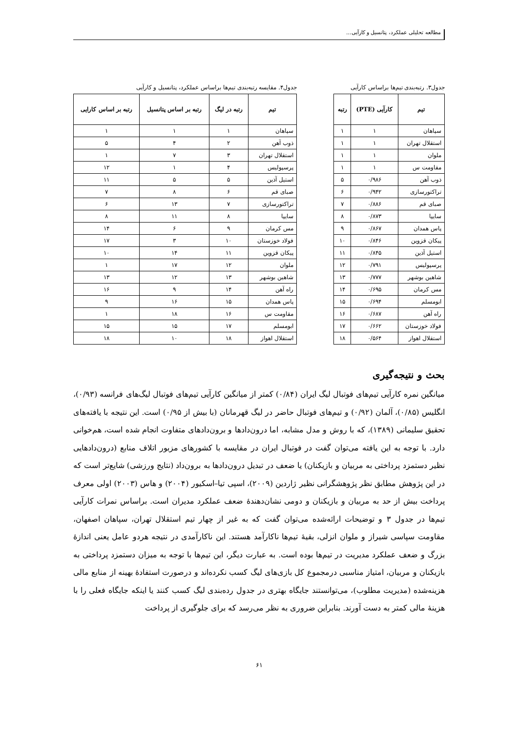مطالعه تحلیلی عملکرد، پتانسیل و کارآیی...
جدول۳. رتبه‌بندی تیم‌ها براساس کارآیی
| تیم | کارآیی (PTE) | رتبه |
| --- | --- | --- |
| سپاهان | ۱ | ۱ |
| استقلال تهران | ۱ | ۱ |
| ملوان | ۱ | ۱ |
| مقاومت س | ۱ | ۱ |
| ذوب آهن | ۰/۹۸۶ | ۵ |
| تراکتورسازی | ۰/۹۴۲ | ۶ |
| صبای قم | ۰/۸۸۶ | ۷ |
| سایپا | ۰/۸۷۳ | ۸ |
| پاس همدان | ۰/۸۶۷ | ۹ |
| پیکان قزوین | ۰/۸۴۶ | ۱۰ |
| استیل آذین | ۰/۸۴۵ | ۱۱ |
| پرسپولیس | ۰/۷۹۱ | ۱۲ |
| شاهین بوشهر | ۰/۷۷۷ | ۱۳ |
| مس کرمان | ۰/۶۹۵ | ۱۴ |
| ابومسلم | ۰/۶۹۴ | ۱۵ |
| راه آهن | ۰/۶۸۷ | ۱۶ |
| فولاد خوزستان | ۰/۶۶۲ | ۱۷ |
| استقلال اهواز | ۰/۵۶۴ | ۱۸ |
جدول۴. مقایسه رتبه‌بندی تیم‌ها براساس عملکرد، پتانسیل و کارآیی
| تیم | رتبه در لیگ | رتبه بر اساس پتانسیل | رتبه بر اساس کارایی |
| --- | --- | --- | --- |
| سپاهان | ۱ | ۱ | ۱ |
| ذوب آهن | ۲ | ۴ | ۵ |
| استقلال تهران | ۳ | ۷ | ۱ |
| پرسپولیس | ۴ | ۱ | ۱۲ |
| استیل آذین | ۵ | ۵ | ۱۱ |
| صبای قم | ۶ | ۸ | ۷ |
| تراکتورسازی | ۷ | ۱۳ | ۶ |
| سایپا | ۸ | ۱۱ | ۸ |
| مس کرمان | ۹ | ۶ | ۱۴ |
| فولاد خوزستان | ۱۰ | ۳ | ۱۷ |
| پیکان قزوین | ۱۱ | ۱۴ | ۱۰ |
| ملوان | ۱۲ | ۱۷ | ۱ |
| شاهین بوشهر | ۱۳ | ۱۲ | ۱۳ |
| راه آهن | ۱۴ | ۹ | ۱۶ |
| پاس همدان | ۱۵ | ۱۶ | ۹ |
| مقاومت س | ۱۶ | ۱۸ | ۱ |
| ابومسلم | ۱۷ | ۱۵ | ۱۵ |
| استقلال اهواز | ۱۸ | ۱۰ | ۱۸ |
بحث و نتیجه‌گیری
میانگین نمره کارآیی تیم‌های فوتبال لیگ ایران (۰/۸۴) کمتر از میانگین کارآیی تیم‌های فوتبال لیگ‌های فرانسه (۰/۹۳)، انگلیس (۰/۸۵)، آلمان (۰/۹۲) و تیم‌های فوتبال حاضر در لیگ قهرمانان (با بیش از ۰/۹۵) است. این نتیجه با یافته‌های تحقیق سلیمانی (۱۳۸۹)، که با روش و مدل مشابه، اما درون‌دادها و برون‌دادهای متفاوت انجام شده است، هم‌خوانی دارد. با توجه به این یافته می‌توان گفت در فوتبال ایران در مقایسه با کشورهای مزبور اتلاف منابع (درون‌دادهایی نظیر دستمزد پرداختی به مربیان و بازیکنان) یا ضعف در تبدیل درون‌دادها به برون‌داد (نتایج ورزشی) شایع‌تر است که در این پژوهش مطابق نظر پژوهشگرانی نظیر ژاردین (۲۰۰۹)، اسپی تیا–اسکیور (۲۰۰۴) و هاس (۲۰۰۳) اولی معرف پرداخت بیش از حد به مربیان و بازیکنان و دومی نشان‌دهندهٔ ضعف عملکرد مدیران است. براساس نمرات کارآیی تیم‌ها در جدول ۳ و توضیحات ارائه‌شده می‌توان گفت که به غیر از چهار تیم استقلال تهران، سپاهان اصفهان، مقاومت سپاسی شیراز و ملوان انزلی، بقیهٔ تیم‌ها ناکارآمد هستند. این ناکارآمدی در نتیجه هردو عامل یعنی اندازهٔ بزرگ و ضعف عملکرد مدیریت در تیم‌ها بوده است. به عبارت دیگر، این تیم‌ها با توجه به میزان دستمزد پرداختی به بازیکنان و مربیان، امتیاز مناسبی درمجموع کل بازی‌های لیگ کسب نکرده‌اند و درصورت استفادهٔ بهینه از منابع مالی هزینه‌شده (مدیریت مطلوب)، می‌توانستند جایگاه بهتری در جدول رده‌بندی لیگ کسب کنند یا اینکه جایگاه فعلی را با هزینهٔ مالی کمتر به دست آورند. بنابراین ضروری به نظر می‌رسد که برای جلوگیری از پرداخت
۶۱